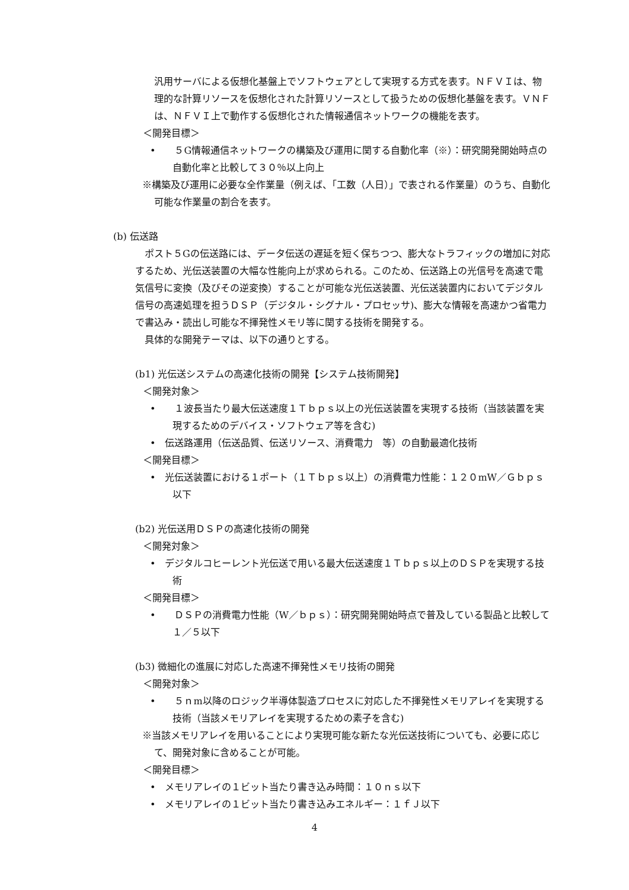汎用サーバによる仮想化基盤上でソフトウェアとして実現する方式を表す。ＮＦＶＩは、物理的な計算リソースを仮想化された計算リソースとして扱うための仮想化基盤を表す。ＶＮＦは、ＮＦＶＩ上で動作する仮想化された情報通信ネットワークの機能を表す。
＜開発目標＞
•　　５G情報通信ネットワークの構築及び運用に関する自動化率（※）：研究開発開始時点の自動化率と比較して３０％以上向上
※構築及び運用に必要な全作業量（例えば、「工数（人日）」で表される作業量）のうち、自動化可能な作業量の割合を表す。
(b) 伝送路
　ポスト５Gの伝送路には、データ伝送の遅延を短く保ちつつ、膨大なトラフィックの増加に対応するため、光伝送装置の大幅な性能向上が求められる。このため、伝送路上の光信号を高速で電気信号に変換（及びその逆変換）することが可能な光伝送装置、光伝送装置内においてデジタル信号の高速処理を担うＤＳＰ（デジタル・シグナル・プロセッサ)、膨大な情報を高速かつ省電力で書込み・読出し可能な不揮発性メモリ等に関する技術を開発する。
　具体的な開発テーマは、以下の通りとする。
(b1) 光伝送システムの高速化技術の開発【システム技術開発】
＜開発対象＞
•　　１波長当たり最大伝送速度１Ｔｂｐｓ以上の光伝送装置を実現する技術（当該装置を実現するためのデバイス・ソフトウェア等を含む)
•　伝送路運用（伝送品質、伝送リソース、消費電力　等）の自動最適化技術
＜開発目標＞
•　光伝送装置における１ポート（１Ｔｂｐｓ以上）の消費電力性能：１２０mW／Ｇｂｐｓ以下
(b2) 光伝送用ＤＳＰの高速化技術の開発
＜開発対象＞
•　デジタルコヒーレント光伝送で用いる最大伝送速度１Ｔｂｐｓ以上のＤＳＰを実現する技術
＜開発目標＞
•　　ＤＳＰの消費電力性能（W／ｂｐｓ）：研究開発開始時点で普及している製品と比較して１／５以下
(b3) 微細化の進展に対応した高速不揮発性メモリ技術の開発
＜開発対象＞
•　　５ｎm以降のロジック半導体製造プロセスに対応した不揮発性メモリアレイを実現する技術（当該メモリアレイを実現するための素子を含む)
※当該メモリアレイを用いることにより実現可能な新たな光伝送技術についても、必要に応じて、開発対象に含めることが可能。
＜開発目標＞
•　メモリアレイの１ビット当たり書き込み時間：１０ｎｓ以下
•　メモリアレイの１ビット当たり書き込みエネルギー：１ｆＪ以下
4